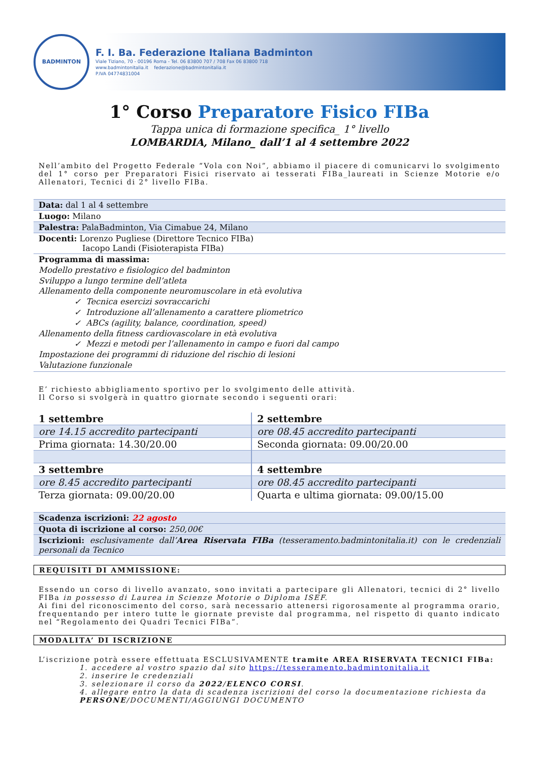BADMINTON
F. I. Ba. Federazione Italiana Badminton
Viale Tiziano, 70 - 00196 Roma - Tel. 06 83800 707 / 708 Fax 06 83800 718
www.badmintonitalia.it federazione@badmintonitalia.it
P.IVA 04774831004
1° Corso Preparatore Fisico FIBa
Tappa unica di formazione specifica_ 1° livello
LOMBARDIA, Milano_ dall’1 al 4 settembre 2022
Nell’ambito del Progetto Federale “Vola con Noi”, abbiamo il piacere di comunicarvi lo svolgimento del 1° corso per Preparatori Fisici riservato ai tesserati FIBa_laureati in Scienze Motorie e/o Allenatori, Tecnici di 2° livello FIBa.
| Data: dal 1 al 4 settembre |
| Luogo: Milano |
| Palestra: PalaBadminton, Via Cimabue 24, Milano |
| Docenti: Lorenzo Pugliese (Direttore Tecnico FIBa) Iacopo Landi (Fisioterapista FIBa) |
| Programma di massima: Modello prestativo e fisiologico del badminton Sviluppo a lungo termine dell’atleta Allenamento della componente neuromuscolare in età evolutiva ✓ Tecnica esercizi sovraccarichi ✓ Introduzione all’allenamento a carattere pliometrico ✓ ABCs (agility, balance, coordination, speed) Allenamento della fitness cardiovascolare in età evolutiva ✓ Mezzi e metodi per l’allenamento in campo e fuori dal campo Impostazione dei programmi di riduzione del rischio di lesioni Valutazione funzionale |
E’ richiesto abbigliamento sportivo per lo svolgimento delle attività.
Il Corso si svolgerà in quattro giornate secondo i seguenti orari:
| 1 settembre | 2 settembre |
| ore 14.15 accredito partecipanti | ore 08.45 accredito partecipanti |
| Prima giornata: 14.30/20.00 | Seconda giornata: 09.00/20.00 |
| 3 settembre | 4 settembre |
| ore 8.45 accredito partecipanti | ore 08.45 accredito partecipanti |
| Terza giornata: 09.00/20.00 | Quarta e ultima giornata: 09.00/15.00 |
| Scadenza iscrizioni: 22 agosto |
| Quota di iscrizione al corso: 250,00€ |
| Iscrizioni: esclusivamente dall’ Area Riservata FIBa (tesseramento.badmintonitalia.it) con le credenziali personali da Tecnico |
REQUISITI DI AMMISSIONE:
Essendo un corso di livello avanzato, sono invitati a partecipare gli Allenatori, tecnici di 2° livello FIBa in possesso di Laurea in Scienze Motorie o Diploma ISEF.
Ai fini del riconoscimento del corso, sarà necessario attenersi rigorosamente al programma orario, frequentando per intero tutte le giornate previste dal programma, nel rispetto di quanto indicato nel “Regolamento dei Quadri Tecnici FIBa”.
MODALITA’ DI ISCRIZIONE
L’iscrizione potrà essere effettuata ESCLUSIVAMENTE tramite AREA RISERVATA TECNICI FIBa:
1. accedere al vostro spazio dal sito https://tesseramento.badmintonitalia.it
2. inserire le credenziali
3. selezionare il corso da 2022/ELENCO CORSI.
4. allegare entro la data di scadenza iscrizioni del corso la documentazione richiesta da PERSONE/DOCUMENTI/AGGIUNGI DOCUMENTO